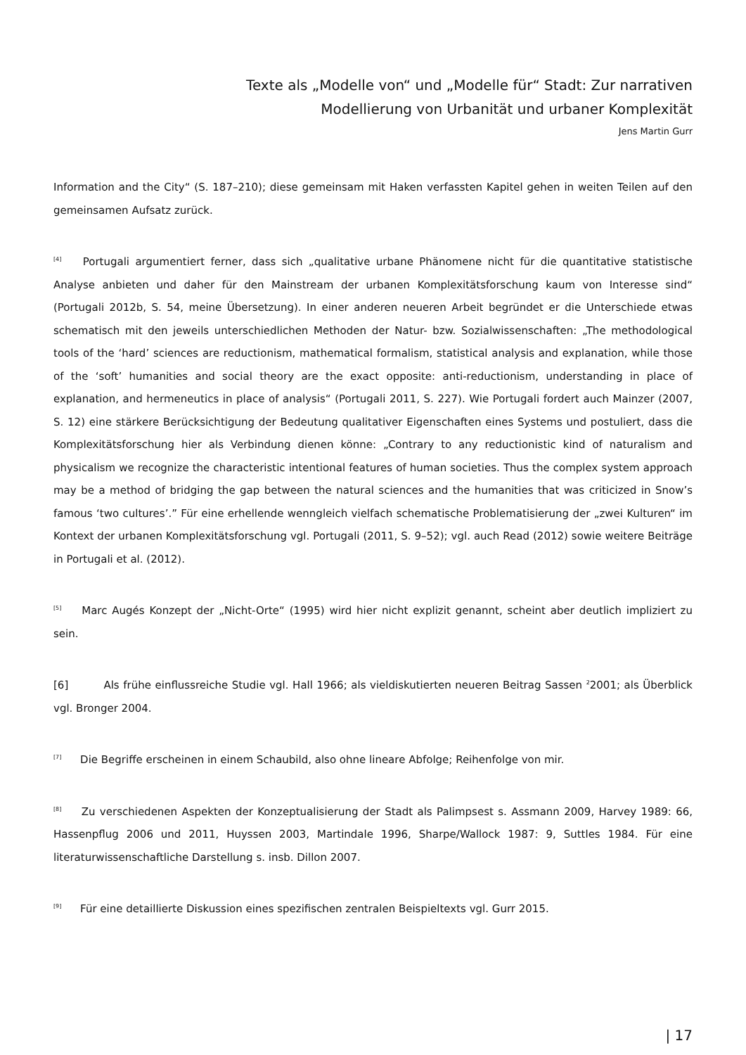Texte als „Modelle von“ und „Modelle für“ Stadt: Zur narrativen
Modellierung von Urbanität und urbaner Komplexität
Jens Martin Gurr
Information and the City“ (S. 187–210); diese gemeinsam mit Haken verfassten Kapitel gehen in weiten Teilen auf den gemeinsamen Aufsatz zurück.
<sup>[4]</sup> Portugali argumentiert ferner, dass sich „qualitative urbane Phänomene nicht für die quantitative statistische Analyse anbieten und daher für den Mainstream der urbanen Komplexitätsforschung kaum von Interesse sind“ (Portugali 2012b, S. 54, meine Übersetzung). In einer anderen neueren Arbeit begründet er die Unterschiede etwas schematisch mit den jeweils unterschiedlichen Methoden der Natur- bzw. Sozialwissenschaften: „The methodological tools of the ‘hard’ sciences are reductionism, mathematical formalism, statistical analysis and explanation, while those of the ‘soft’ humanities and social theory are the exact opposite: anti-reductionism, understanding in place of explanation, and hermeneutics in place of analysis“ (Portugali 2011, S. 227). Wie Portugali fordert auch Mainzer (2007, S. 12) eine stärkere Berücksichtigung der Bedeutung qualitativer Eigenschaften eines Systems und postuliert, dass die Komplexitätsforschung hier als Verbindung dienen könne: „Contrary to any reductionistic kind of naturalism and physicalism we recognize the characteristic intentional features of human societies. Thus the complex system approach may be a method of bridging the gap between the natural sciences and the humanities that was criticized in Snow’s famous ‘two cultures’.” Für eine erhellende wenngleich vielfach schematische Problematisierung der „zwei Kulturen“ im Kontext der urbanen Komplexitätsforschung vgl. Portugali (2011, S. 9–52); vgl. auch Read (2012) sowie weitere Beiträge in Portugali et al. (2012).
<sup>[5]</sup> Marc Augés Konzept der „Nicht-Orte“ (1995) wird hier nicht explizit genannt, scheint aber deutlich impliziert zu sein.
[6] Als frühe einflussreiche Studie vgl. Hall 1966; als vieldiskutierten neueren Beitrag Sassen <sup>2</sup>2001; als Überblick vgl. Bronger 2004.
<sup>[7]</sup> Die Begriffe erscheinen in einem Schaubild, also ohne lineare Abfolge; Reihenfolge von mir.
<sup>[8]</sup> Zu verschiedenen Aspekten der Konzeptualisierung der Stadt als Palimpsest s. Assmann 2009, Harvey 1989: 66, Hassenpflug 2006 und 2011, Huyssen 2003, Martindale 1996, Sharpe/Wallock 1987: 9, Suttles 1984. Für eine literaturwissenschaftliche Darstellung s. insb. Dillon 2007.
<sup>[9]</sup> Für eine detaillierte Diskussion eines spezifischen zentralen Beispieltexts vgl. Gurr 2015.
| 17